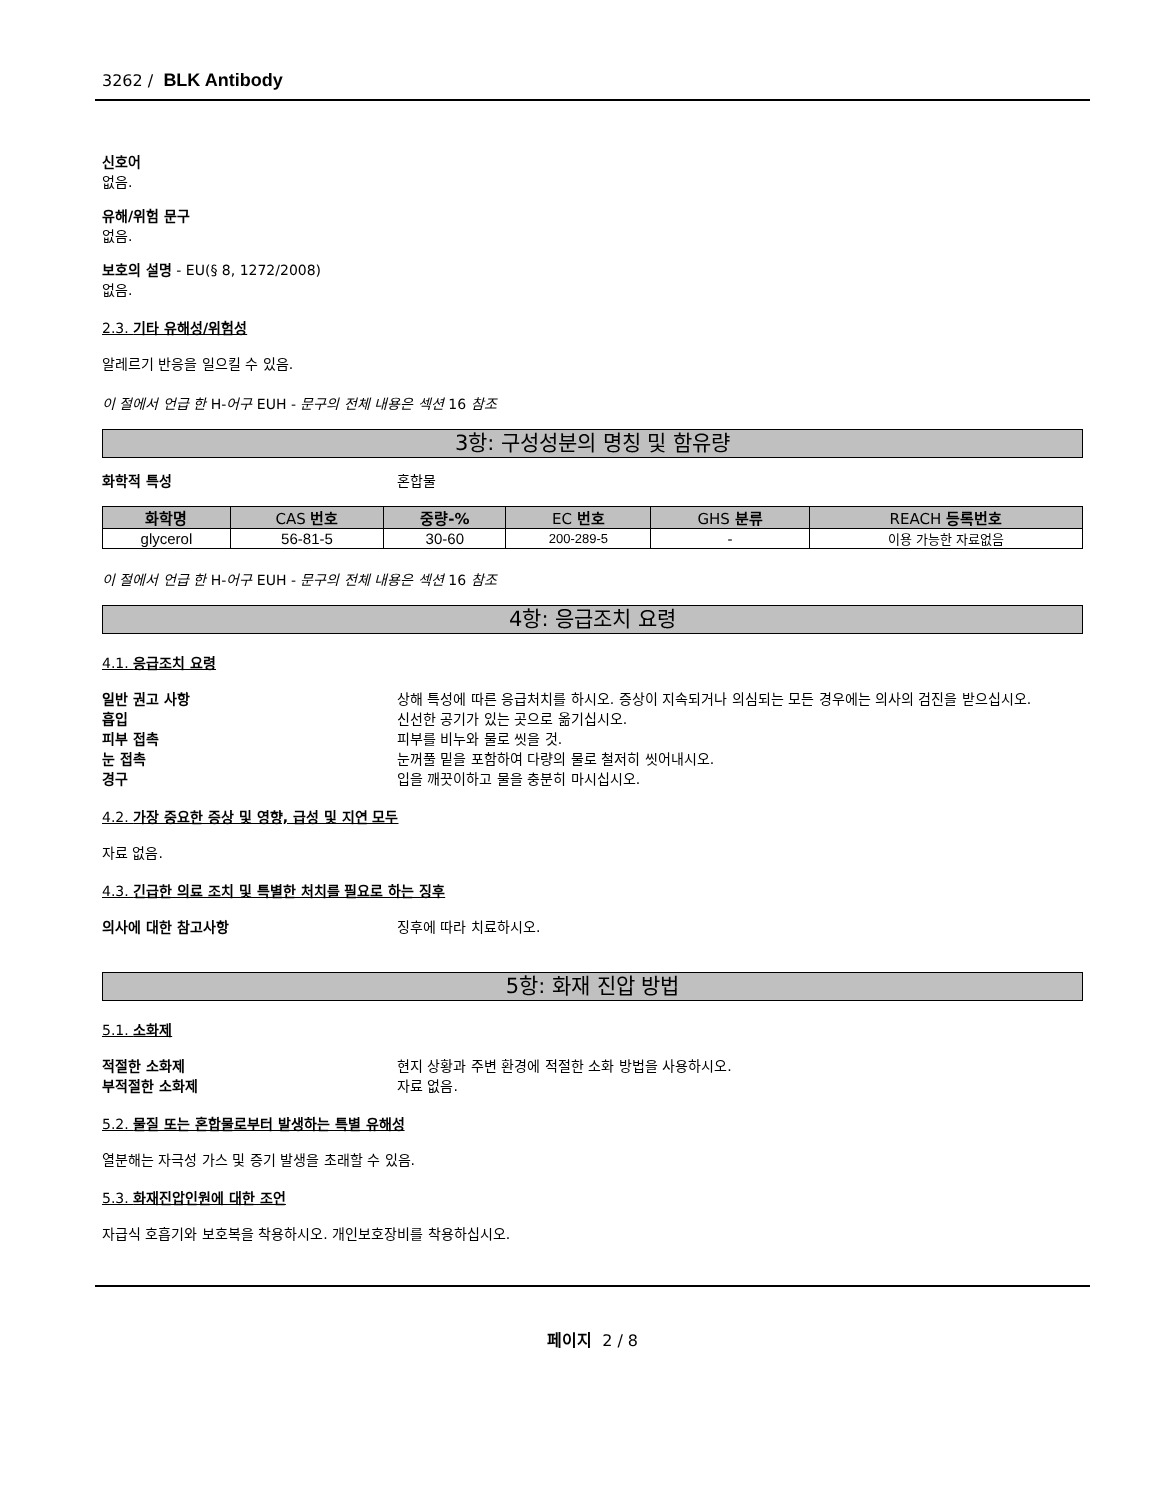3262 / BLK Antibody
신호어
없음.
유해/위험 문구
없음.
보호의 설명 - EU(§ 8, 1272/2008)
없음.
2.3. 기타 유해성/위험성
알레르기 반응을 일으킬 수 있음.
이 절에서 언급 한 H-어구 EUH - 문구의 전체 내용은 섹션 16 참조
3항: 구성성분의 명칭 및 함유량
화학적 특성 혼합물
| 화학명 | CAS 번호 | 중량-% | EC 번호 | GHS 분류 | REACH 등록번호 |
| --- | --- | --- | --- | --- | --- |
| glycerol | 56-81-5 | 30-60 | 200-289-5 | - | 이용 가능한 자료없음 |
이 절에서 언급 한 H-어구 EUH - 문구의 전체 내용은 섹션 16 참조
4항: 응급조치 요령
4.1. 응급조치 요령
일반 권고 사항 상해 특성에 따른 응급처치를 하시오. 증상이 지속되거나 의심되는 모든 경우에는 의사의 검진을 받으십시오.
흡입 신선한 공기가 있는 곳으로 옮기십시오.
피부 접촉 피부를 비누와 물로 씻을 것.
눈 접촉 눈꺼풀 밑을 포함하여 다량의 물로 철저히 씻어내시오.
경구 입을 깨끗이하고 물을 충분히 마시십시오.
4.2. 가장 중요한 증상 및 영향, 급성 및 지연 모두
자료 없음.
4.3. 긴급한 의료 조치 및 특별한 처치를 필요로 하는 징후
의사에 대한 참고사항 징후에 따라 치료하시오.
5항: 화재 진압 방법
5.1. 소화제
적절한 소화제 현지 상황과 주변 환경에 적절한 소화 방법을 사용하시오.
부적절한 소화제 자료 없음.
5.2. 물질 또는 혼합물로부터 발생하는 특별 유해성
열분해는 자극성 가스 및 증기 발생을 초래할 수 있음.
5.3. 화재진압인원에 대한 조언
자급식 호흡기와 보호복을 착용하시오. 개인보호장비를 착용하십시오.
페이지 2 / 8